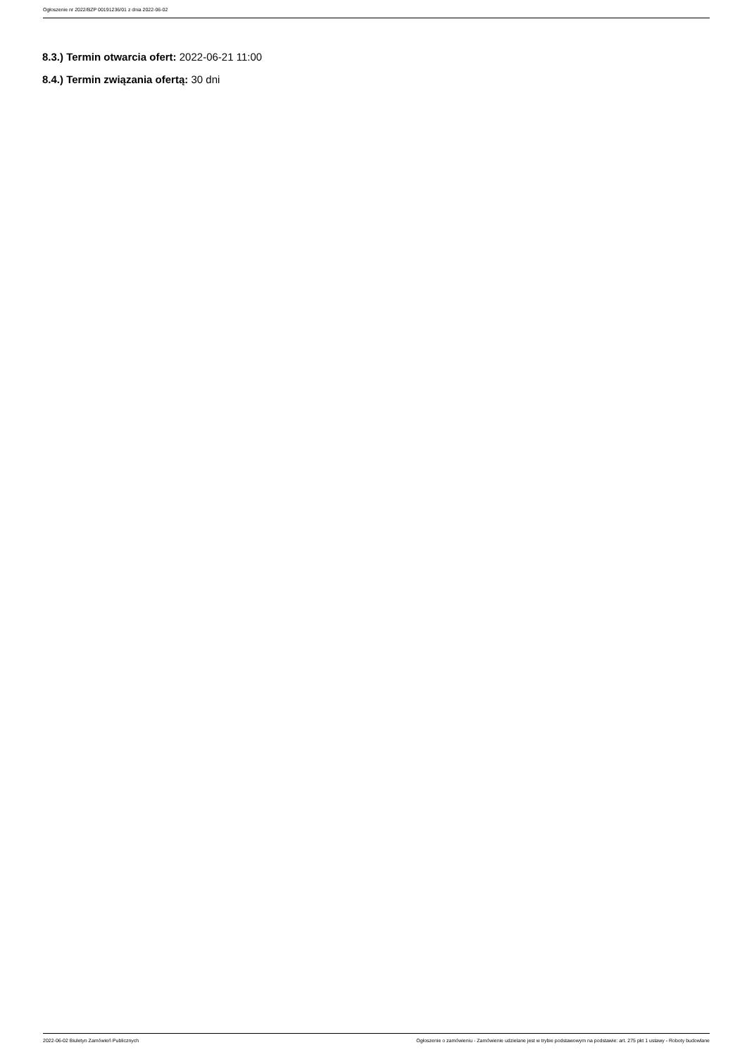Ogłoszenie nr 2022/BZP 00191236/01 z dnia 2022-06-02
8.3.) Termin otwarcia ofert: 2022-06-21 11:00
8.4.) Termin związania ofertą: 30 dni
2022-06-02 Biuletyn Zamówień Publicznych Ogłoszenie o zamówieniu - Zamówienie udzielane jest w trybie podstawowym na podstawie: art. 275 pkt 1 ustawy - Roboty budowlane